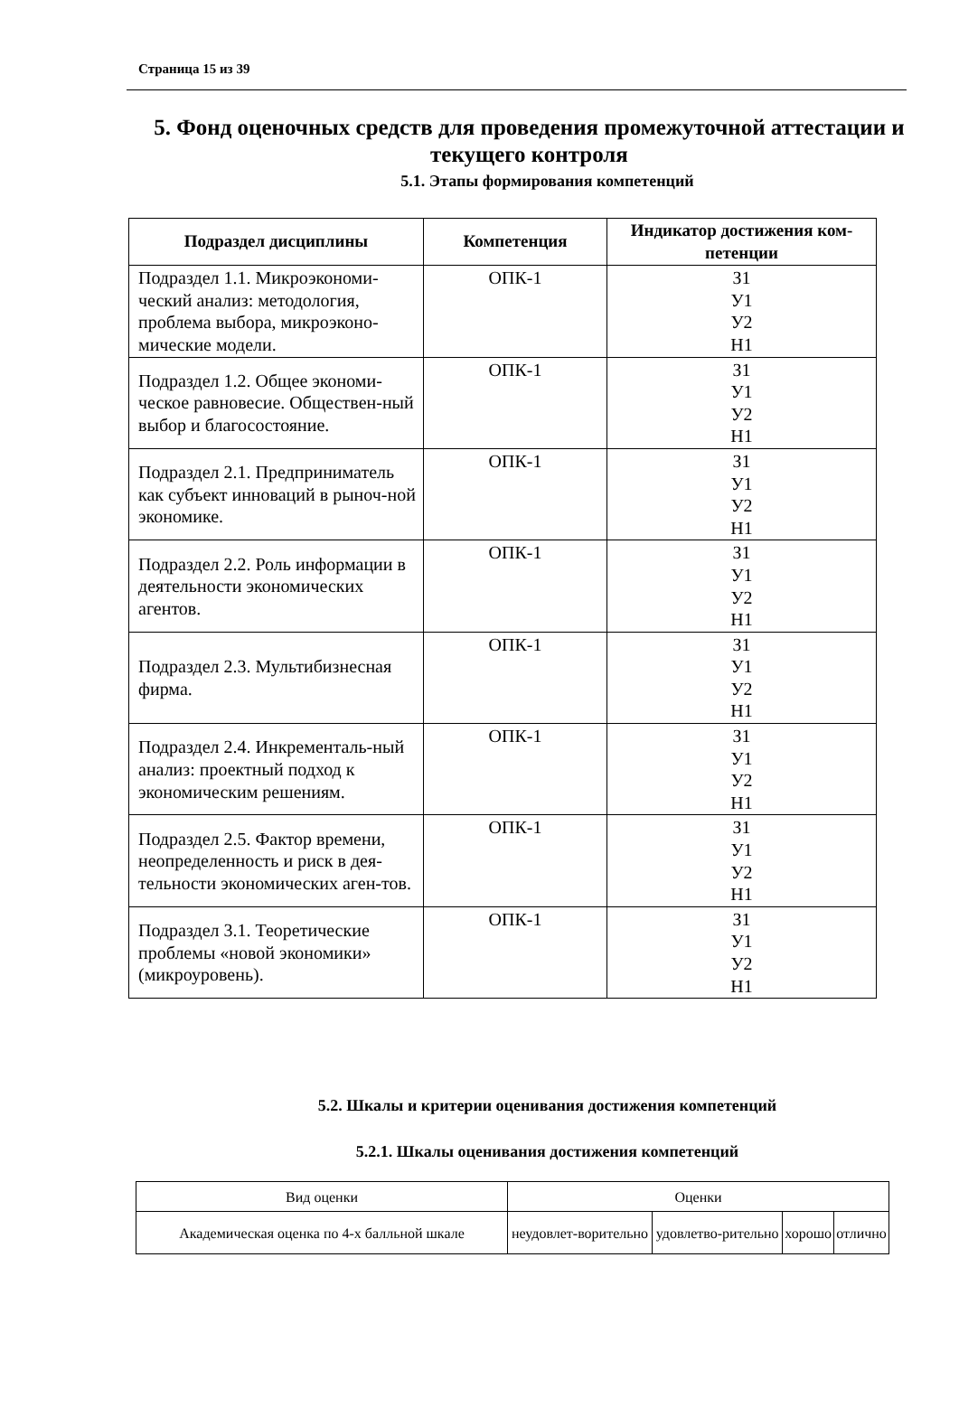Страница 15 из 39
5. Фонд оценочных средств для проведения промежуточной аттестации и текущего контроля
5.1. Этапы формирования компетенций
| Подраздел дисциплины | Компетенция | Индикатор достижения ком-петенции |
| --- | --- | --- |
| Подраздел 1.1. Микроэкономи-ческий анализ: методология, проблема выбора, микроэконо-мические модели. | ОПК-1 | З1 У1 У2 Н1 |
| Подраздел 1.2. Общее экономи-ческое равновесие. Обществен-ный выбор и благосостояние. | ОПК-1 | З1 У1 У2 Н1 |
| Подраздел 2.1. Предприниматель как субъект инноваций в рыноч-ной экономике. | ОПК-1 | З1 У1 У2 Н1 |
| Подраздел 2.2. Роль информации в деятельности экономических агентов. | ОПК-1 | З1 У1 У2 Н1 |
| Подраздел 2.3. Мультибизнесная фирма. | ОПК-1 | З1 У1 У2 Н1 |
| Подраздел 2.4. Инкременталь-ный анализ: проектный подход к экономическим решениям. | ОПК-1 | З1 У1 У2 Н1 |
| Подраздел 2.5. Фактор времени, неопределенность и риск в дея-тельности экономических аген-тов. | ОПК-1 | З1 У1 У2 Н1 |
| Подраздел 3.1. Теоретические проблемы «новой экономики» (микроуровень). | ОПК-1 | З1 У1 У2 Н1 |
5.2. Шкалы и критерии оценивания достижения компетенций
5.2.1. Шкалы оценивания достижения компетенций
| Вид оценки | Оценки | | | |
| Академическая оценка по 4-х балльной шкале | неудовлет-ворительно | удовлетво-рительно | хорошо | отлично |